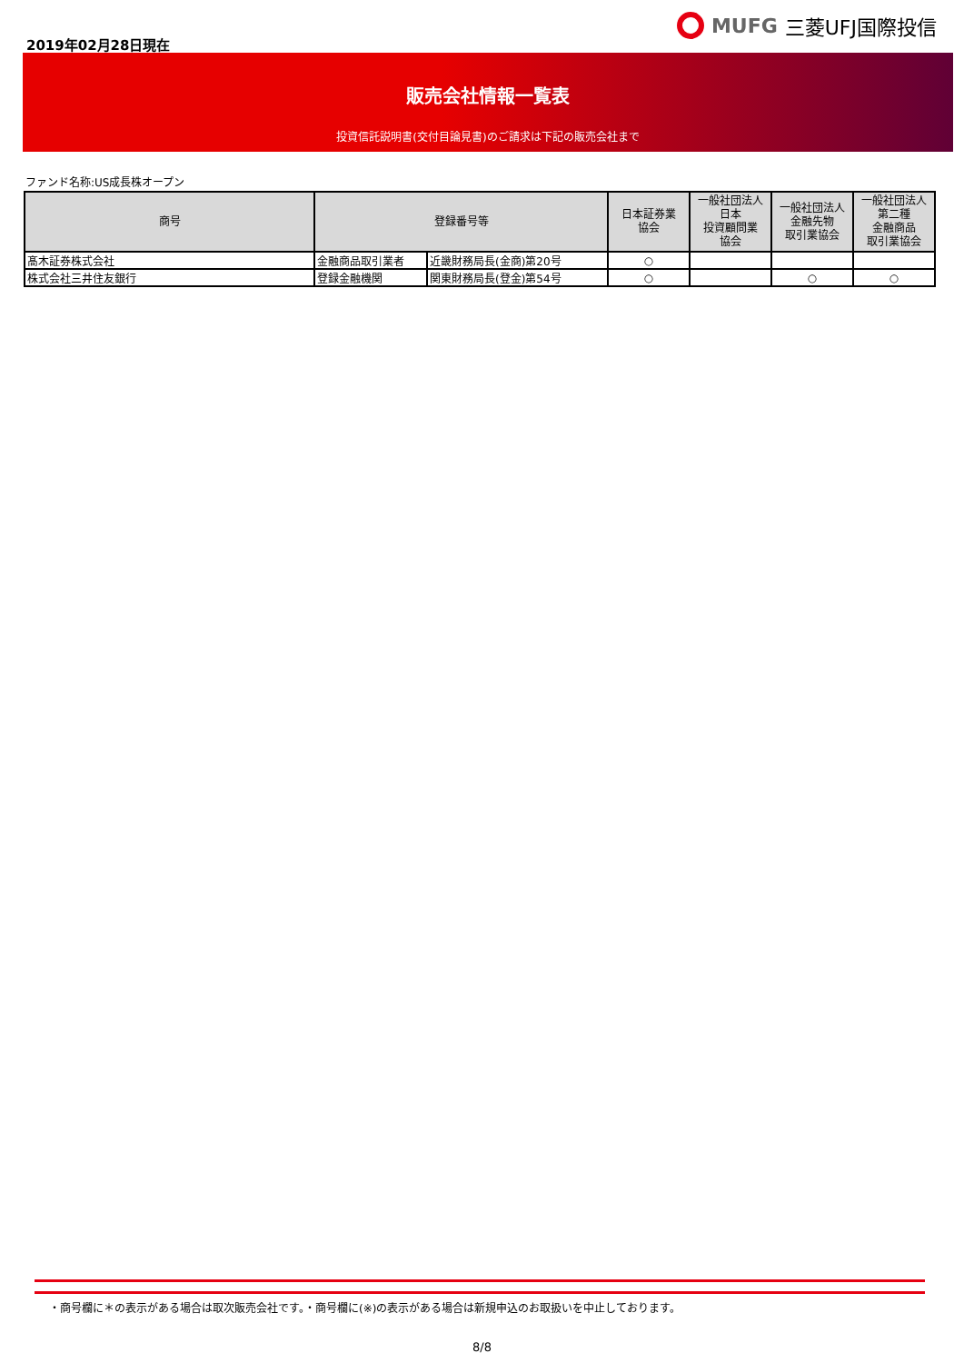2019年02月28日現在
MUFG 三菱UFJ国際投信
販売会社情報一覧表
投資信託説明書(交付目論見書)のご請求は下記の販売会社まで
ファンド名称:US成長株オープン
| 商号 | 登録番号等 | | 日本証券業 協会 | 一般社団法人 日本 投資顧問業 協会 | 一般社団法人 金融先物 取引業協会 | 一般社団法人 第二種 金融商品 取引業協会 |
| --- | --- | --- | --- | --- | --- | --- |
| 髙木証券株式会社 | 金融商品取引業者 | 近畿財務局長(金商)第20号 | ○ | | | |
| 株式会社三井住友銀行 | 登録金融機関 | 関東財務局長(登金)第54号 | ○ | | ○ | ○ |
・商号欄に＊の表示がある場合は取次販売会社です。・商号欄に(※)の表示がある場合は新規申込のお取扱いを中止しております。
8/8